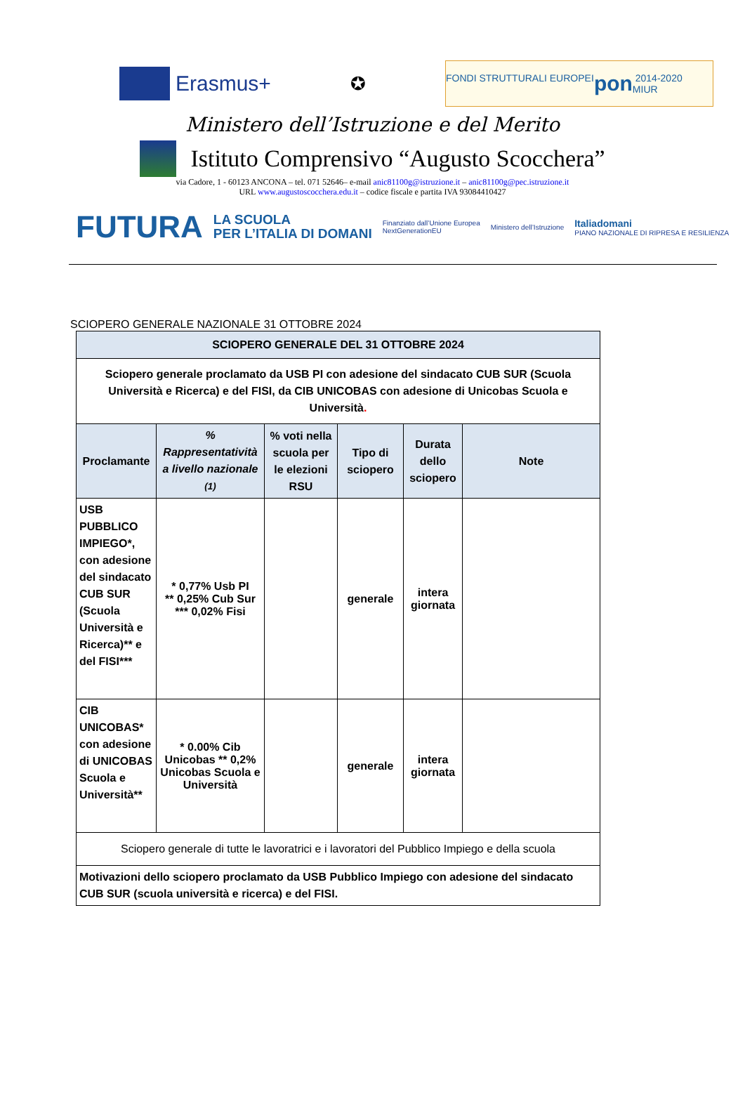Erasmus+
✪
FONDI STRUTTURALI EUROPEI pon 2014-2020 MIUR
Ministero dell’Istruzione e del Merito
Istituto Comprensivo “Augusto Scocchera”
via Cadore, 1 - 60123 ANCONA – tel. 071 52646– e-mail anic81100g@istruzione.it – anic81100g@pec.istruzione.it
URL www.augustoscocchera.edu.it – codice fiscale e partita IVA 93084410427
FUTURA LA SCUOLA
PER L’ITALIA DI DOMANI Finanziato dall’Unione Europea
NextGenerationEU Ministero dell’Istruzione Italiadomani
PIANO NAZIONALE DI RIPRESA E RESILIENZA
SCIOPERO GENERALE NAZIONALE 31 OTTOBRE 2024
| SCIOPERO GENERALE DEL 31 OTTOBRE 2024 | | | | | |
| Sciopero generale proclamato da USB PI con adesione del sindacato CUB SUR (Scuola Università e Ricerca) e del FISI, da CIB UNICOBAS con adesione di Unicobas Scuola e Università . | | | | | |
| Proclamante | % Rappresentatività a livello nazionale (1) | % voti nella scuola per le elezioni RSU | Tipo di sciopero | Durata dello sciopero | Note |
| USB PUBBLICO IMPIEGO*, con adesione del sindacato CUB SUR (Scuola Università e Ricerca)** e del FISI*** | * 0,77% Usb PI ** 0,25% Cub Sur *** 0,02% Fisi | | generale | intera giornata | |
| CIB UNICOBAS* con adesione di UNICOBAS Scuola e Università** | * 0.00% Cib Unicobas ** 0,2% Unicobas Scuola e Università | | generale | intera giornata | |
| Sciopero generale di tutte le lavoratrici e i lavoratori del Pubblico Impiego e della scuola | | | | | |
| Motivazioni dello sciopero proclamato da USB Pubblico Impiego con adesione del sindacato CUB SUR (scuola università e ricerca) e del FISI. | | | | | |